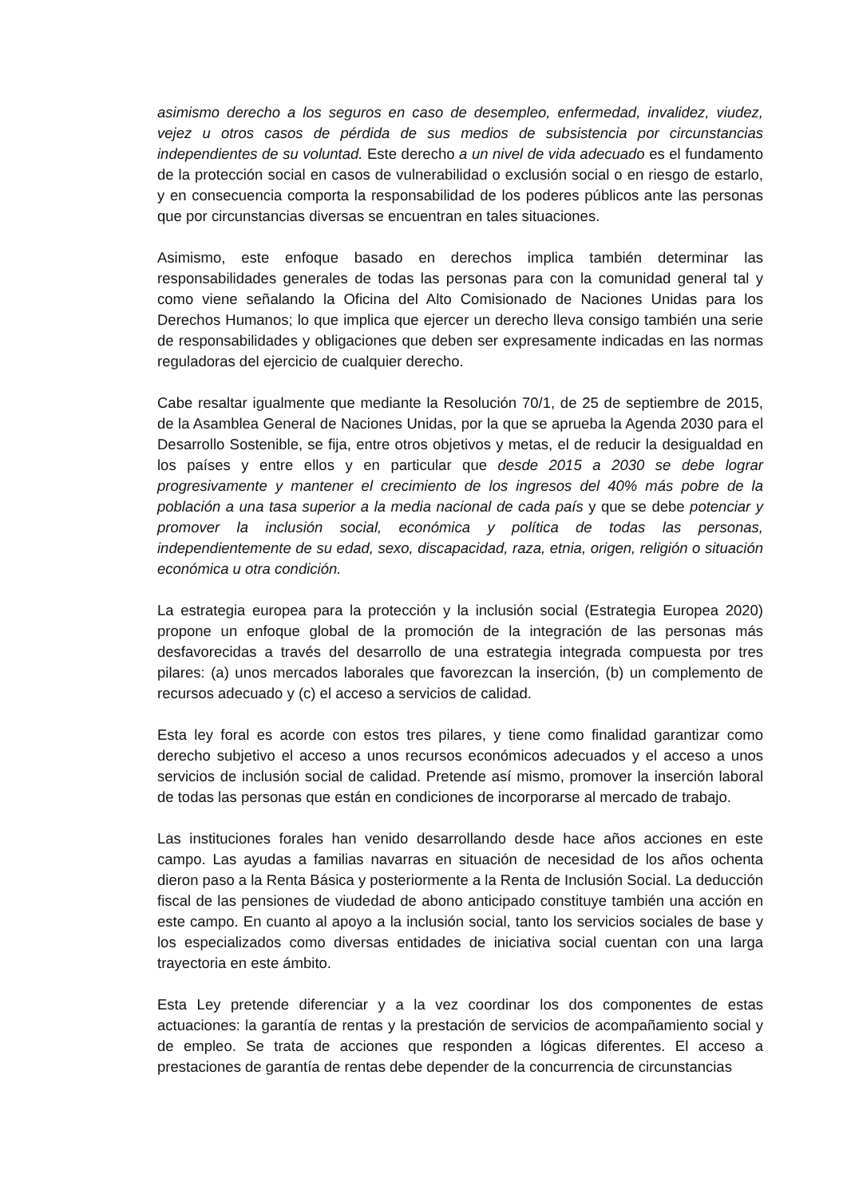asimismo derecho a los seguros en caso de desempleo, enfermedad, invalidez, viudez, vejez u otros casos de pérdida de sus medios de subsistencia por circunstancias independientes de su voluntad. Este derecho a un nivel de vida adecuado es el fundamento de la protección social en casos de vulnerabilidad o exclusión social o en riesgo de estarlo, y en consecuencia comporta la responsabilidad de los poderes públicos ante las personas que por circunstancias diversas se encuentran en tales situaciones.
Asimismo, este enfoque basado en derechos implica también determinar las responsabilidades generales de todas las personas para con la comunidad general tal y como viene señalando la Oficina del Alto Comisionado de Naciones Unidas para los Derechos Humanos; lo que implica que ejercer un derecho lleva consigo también una serie de responsabilidades y obligaciones que deben ser expresamente indicadas en las normas reguladoras del ejercicio de cualquier derecho.
Cabe resaltar igualmente que mediante la Resolución 70/1, de 25 de septiembre de 2015, de la Asamblea General de Naciones Unidas, por la que se aprueba la Agenda 2030 para el Desarrollo Sostenible, se fija, entre otros objetivos y metas, el de reducir la desigualdad en los países y entre ellos y en particular que desde 2015 a 2030 se debe lograr progresivamente y mantener el crecimiento de los ingresos del 40% más pobre de la población a una tasa superior a la media nacional de cada país y que se debe potenciar y promover la inclusión social, económica y política de todas las personas, independientemente de su edad, sexo, discapacidad, raza, etnia, origen, religión o situación económica u otra condición.
La estrategia europea para la protección y la inclusión social (Estrategia Europea 2020) propone un enfoque global de la promoción de la integración de las personas más desfavorecidas a través del desarrollo de una estrategia integrada compuesta por tres pilares: (a) unos mercados laborales que favorezcan la inserción, (b) un complemento de recursos adecuado y (c) el acceso a servicios de calidad.
Esta ley foral es acorde con estos tres pilares, y tiene como finalidad garantizar como derecho subjetivo el acceso a unos recursos económicos adecuados y el acceso a unos servicios de inclusión social de calidad. Pretende así mismo, promover la inserción laboral de todas las personas que están en condiciones de incorporarse al mercado de trabajo.
Las instituciones forales han venido desarrollando desde hace años acciones en este campo. Las ayudas a familias navarras en situación de necesidad de los años ochenta dieron paso a la Renta Básica y posteriormente a la Renta de Inclusión Social. La deducción fiscal de las pensiones de viudedad de abono anticipado constituye también una acción en este campo. En cuanto al apoyo a la inclusión social, tanto los servicios sociales de base y los especializados como diversas entidades de iniciativa social cuentan con una larga trayectoria en este ámbito.
Esta Ley pretende diferenciar y a la vez coordinar los dos componentes de estas actuaciones: la garantía de rentas y la prestación de servicios de acompañamiento social y de empleo. Se trata de acciones que responden a lógicas diferentes. El acceso a prestaciones de garantía de rentas debe depender de la concurrencia de circunstancias